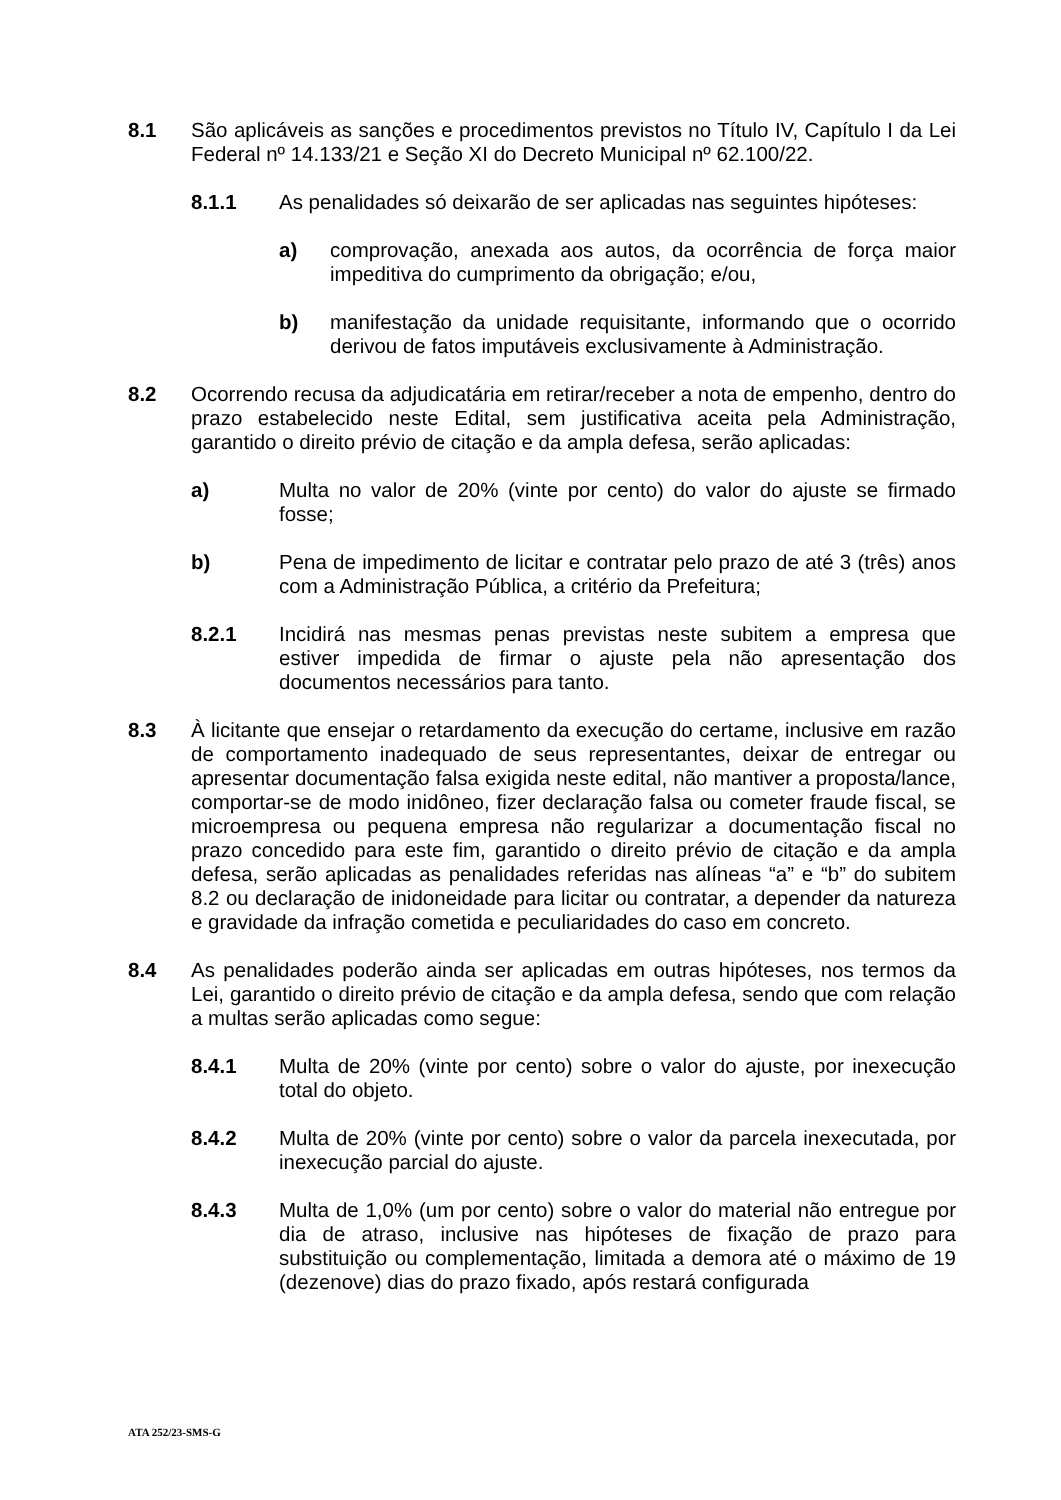8.1 São aplicáveis as sanções e procedimentos previstos no Título IV, Capítulo I da Lei Federal nº 14.133/21 e Seção XI do Decreto Municipal nº 62.100/22.
8.1.1 As penalidades só deixarão de ser aplicadas nas seguintes hipóteses:
a) comprovação, anexada aos autos, da ocorrência de força maior impeditiva do cumprimento da obrigação; e/ou,
b) manifestação da unidade requisitante, informando que o ocorrido derivou de fatos imputáveis exclusivamente à Administração.
8.2 Ocorrendo recusa da adjudicatária em retirar/receber a nota de empenho, dentro do prazo estabelecido neste Edital, sem justificativa aceita pela Administração, garantido o direito prévio de citação e da ampla defesa, serão aplicadas:
a) Multa no valor de 20% (vinte por cento) do valor do ajuste se firmado fosse;
b) Pena de impedimento de licitar e contratar pelo prazo de até 3 (três) anos com a Administração Pública, a critério da Prefeitura;
8.2.1 Incidirá nas mesmas penas previstas neste subitem a empresa que estiver impedida de firmar o ajuste pela não apresentação dos documentos necessários para tanto.
8.3 À licitante que ensejar o retardamento da execução do certame, inclusive em razão de comportamento inadequado de seus representantes, deixar de entregar ou apresentar documentação falsa exigida neste edital, não mantiver a proposta/lance, comportar-se de modo inidôneo, fizer declaração falsa ou cometer fraude fiscal, se microempresa ou pequena empresa não regularizar a documentação fiscal no prazo concedido para este fim, garantido o direito prévio de citação e da ampla defesa, serão aplicadas as penalidades referidas nas alíneas “a” e “b” do subitem 8.2 ou declaração de inidoneidade para licitar ou contratar, a depender da natureza e gravidade da infração cometida e peculiaridades do caso em concreto.
8.4 As penalidades poderão ainda ser aplicadas em outras hipóteses, nos termos da Lei, garantido o direito prévio de citação e da ampla defesa, sendo que com relação a multas serão aplicadas como segue:
8.4.1 Multa de 20% (vinte por cento) sobre o valor do ajuste, por inexecução total do objeto.
8.4.2 Multa de 20% (vinte por cento) sobre o valor da parcela inexecutada, por inexecução parcial do ajuste.
8.4.3 Multa de 1,0% (um por cento) sobre o valor do material não entregue por dia de atraso, inclusive nas hipóteses de fixação de prazo para substituição ou complementação, limitada a demora até o máximo de 19 (dezenove) dias do prazo fixado, após restará configurada
ATA 252/23-SMS-G